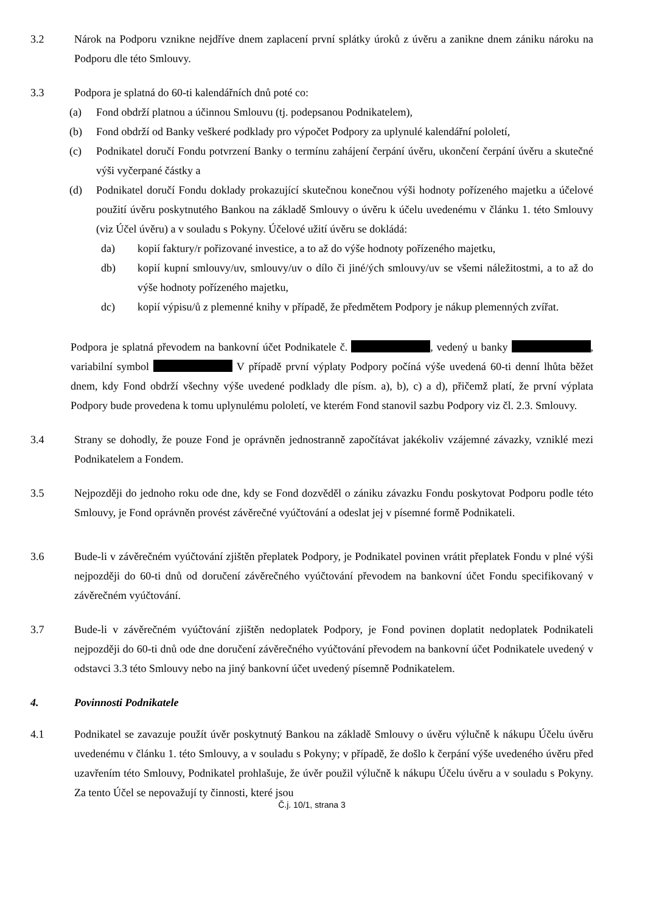3.2 Nárok na Podporu vznikne nejdříve dnem zaplacení první splátky úroků z úvěru a zanikne dnem zániku nároku na Podporu dle této Smlouvy.
3.3 Podpora je splatná do 60-ti kalendářních dnů poté co:
(a) Fond obdrží platnou a účinnou Smlouvu (tj. podepsanou Podnikatelem),
(b) Fond obdrží od Banky veškeré podklady pro výpočet Podpory za uplynulé kalendářní pololetí,
(c) Podnikatel doručí Fondu potvrzení Banky o termínu zahájení čerpání úvěru, ukončení čerpání úvěru a skutečné výši vyčerpané částky a
(d) Podnikatel doručí Fondu doklady prokazující skutečnou konečnou výši hodnoty pořízeného majetku a účelové použití úvěru poskytnutého Bankou na základě Smlouvy o úvěru k účelu uvedenému v článku 1. této Smlouvy (viz Účel úvěru) a v souladu s Pokyny. Účelové užití úvěru se dokládá:
da) kopií faktury/r pořizované investice, a to až do výše hodnoty pořízeného majetku,
db) kopií kupní smlouvy/uv, smlouvy/uv o dílo či jiné/ých smlouvy/uv se všemi náležitostmi, a to až do výše hodnoty pořízeného majetku,
dc) kopií výpisu/ů z plemenné knihy v případě, že předmětem Podpory je nákup plemenných zvířat.
Podpora je splatná převodem na bankovní účet Podnikatele č. , vedený u banky , variabilní symbol V případě první výplaty Podpory počíná výše uvedená 60-ti denní lhůta běžet dnem, kdy Fond obdrží všechny výše uvedené podklady dle písm. a), b), c) a d), přičemž platí, že první výplata Podpory bude provedena k tomu uplynulému pololetí, ve kterém Fond stanovil sazbu Podpory viz čl. 2.3. Smlouvy.
3.4 Strany se dohodly, že pouze Fond je oprávněn jednostranně započítávat jakékoliv vzájemné závazky, vzniklé mezi Podnikatelem a Fondem.
3.5 Nejpozději do jednoho roku ode dne, kdy se Fond dozvěděl o zániku závazku Fondu poskytovat Podporu podle této Smlouvy, je Fond oprávněn provést závěrečné vyúčtování a odeslat jej v písemné formě Podnikateli.
3.6 Bude-li v závěrečném vyúčtování zjištěn přeplatek Podpory, je Podnikatel povinen vrátit přeplatek Fondu v plné výši nejpozději do 60-ti dnů od doručení závěrečného vyúčtování převodem na bankovní účet Fondu specifikovaný v závěrečném vyúčtování.
3.7 Bude-li v závěrečném vyúčtování zjištěn nedoplatek Podpory, je Fond povinen doplatit nedoplatek Podnikateli nejpozději do 60-ti dnů ode dne doručení závěrečného vyúčtování převodem na bankovní účet Podnikatele uvedený v odstavci 3.3 této Smlouvy nebo na jiný bankovní účet uvedený písemně Podnikatelem.
4. Povinnosti Podnikatele
4.1 Podnikatel se zavazuje použít úvěr poskytnutý Bankou na základě Smlouvy o úvěru výlučně k nákupu Účelu úvěru uvedenému v článku 1. této Smlouvy, a v souladu s Pokyny; v případě, že došlo k čerpání výše uvedeného úvěru před uzavřením této Smlouvy, Podnikatel prohlašuje, že úvěr použil výlučně k nákupu Účelu úvěru a v souladu s Pokyny. Za tento Účel se nepovažují ty činnosti, které jsou
Č.j. 10/1, strana 3